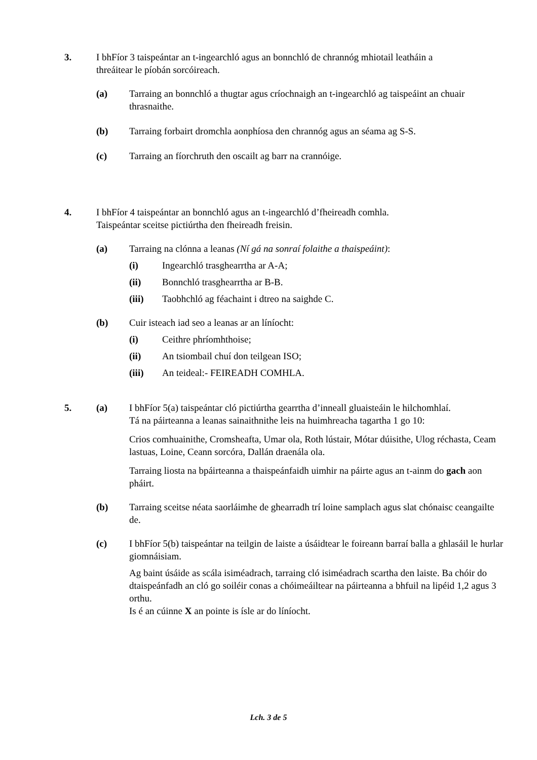3. I bhFíor 3 taispeántar an t-ingearchló agus an bonnchló de chrannóg mhiotail leatháin a threáitear le píobán sorcóireach.
(a) Tarraing an bonnchló a thugtar agus críochnaigh an t-ingearchló ag taispeáint an chuair thrasnaithe.
(b) Tarraing forbairt dromchla aonphíosa den chrannóg agus an séama ag S-S.
(c) Tarraing an fíorchruth den oscailt ag barr na crannóige.
4. I bhFíor 4 taispeántar an bonnchló agus an t-ingearchló d’fheireadh comhla.
Taispeántar sceitse pictiúrtha den fheireadh freisin.
(a) Tarraing na clónna a leanas (Ní gá na sonraí folaithe a thaispeáint):
(i) Ingearchló trasghearrtha ar A-A;
(ii) Bonnchló trasghearrtha ar B-B.
(iii) Taobhchló ag féachaint i dtreo na saighde C.
(b) Cuir isteach iad seo a leanas ar an líníocht:
(i) Ceithre phríomhthoise;
(ii) An tsiombail chuí don teilgean ISO;
(iii) An teideal:- FEIREADH COMHLA.
5. (a) I bhFíor 5(a) taispeántar cló pictiúrtha gearrtha d’inneall gluaisteáin le hilchomhlaí.
Tá na páirteanna a leanas sainaithnithe leis na huimhreacha tagartha 1 go 10:
Crios comhuainithe, Cromsheafta, Umar ola, Roth lústair, Mótar dúisithe, Ulog réchasta, Ceam lastuas, Loine, Ceann sorcóra, Dallán draenála ola.
Tarraing liosta na bpáirteanna a thaispeánfaidh uimhir na páirte agus an t-ainm do gach aon pháirt.
(b) Tarraing sceitse néata saorláimhe de ghearradh trí loine samplach agus slat chónaisc ceangailte de.
(c) I bhFíor 5(b) taispeántar na teilgin de laiste a úsáidtear le foireann barraí balla a ghlasáil le hurlar giomnáisiam.
Ag baint úsáide as scála isiméadrach, tarraing cló isiméadrach scartha den laiste. Ba chóir do dtaispeánfadh an cló go soiléir conas a chóimeáiltear na páirteanna a bhfuil na lipéid 1,2 agus 3 orthu.
Is é an cúinne X an pointe is ísle ar do líníocht.
Lch. 3 de 5